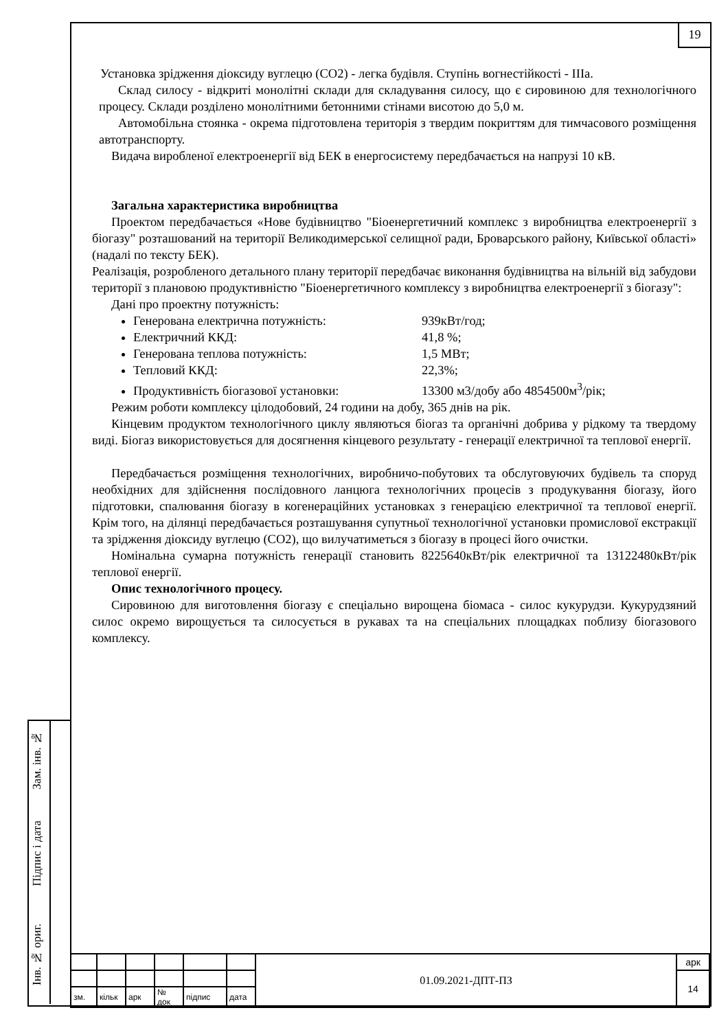19
Установка зрідження діоксиду вуглецю (СО2) - легка будівля. Ступінь вогнестійкості - IIIa.
Склад силосу - відкриті монолітні склади для складування силосу, що є сировиною для технологічного процесу. Склади розділено монолітними бетонними стінами висотою до 5,0 м.
Автомобільна стоянка - окрема підготовлена територія з твердим покриттям для тимчасового розміщення автотранспорту.
Видача виробленої електроенергії від БЕК в енергосистему передбачається на напрузі 10 кВ.
Загальна характеристика виробництва
Проектом передбачається «Нове будівництво "Біоенергетичний комплекс з виробництва електроенергії з біогазу" розташований на території Великодимерської селищної ради, Броварського району, Київської області» (надалі по тексту БЕК).
Реалізація, розробленого детального плану території передбачає виконання будівництва на вільній від забудови території з плановою продуктивністю "Біоенергетичного комплексу з виробництва електроенергії з біогазу":
Дані про проектну потужність:
Генерована електрична потужність: 939кВт/год;
Електричний ККД: 41,8 %;
Генерована теплова потужність: 1,5 МВт;
Тепловий ККД: 22,3%;
Продуктивність біогазової установки: 13300 м3/добу або 4854500м<sup>3</sup>/рік;
Режим роботи комплексу цілодобовий, 24 години на добу, 365 днів на рік.
Кінцевим продуктом технологічного циклу являються біогаз та органічні добрива у рідкому та твердому виді. Біогаз використовується для досягнення кінцевого результату - генерації електричної та теплової енергії.
Передбачається розміщення технологічних, виробничо-побутових та обслуговуючих будівель та споруд необхідних для здійснення послідовного ланцюга технологічних процесів з продукування біогазу, його підготовки, спалювання біогазу в когенераційних установках з генерацією електричної та теплової енергії. Крім того, на ділянці передбачається розташування супутньої технологічної установки промислової екстракції та зрідження діоксиду вуглецю (СО2), що вилучатиметься з біогазу в процесі його очистки.
Номінальна сумарна потужність генерації становить 8225640кВт/рік електричної та 13122480кВт/рік теплової енергії.
Опис технологічного процесу.
Сировиною для виготовлення біогазу є спеціально вирощена біомаса - силос кукурудзи. Кукурудзяний силос окремо вирощується та силосується в рукавах та на спеціальних площадках поблизу біогазового комплексу.
Зам. інв. №
Підпис і дата
Інв. № ориг.
| | | | | | | 01.09.2021-ДПТ-ПЗ | арк |
| | | | | | | | 14 |
| зм. | кільк | арк | № док | підпис | дата | | |